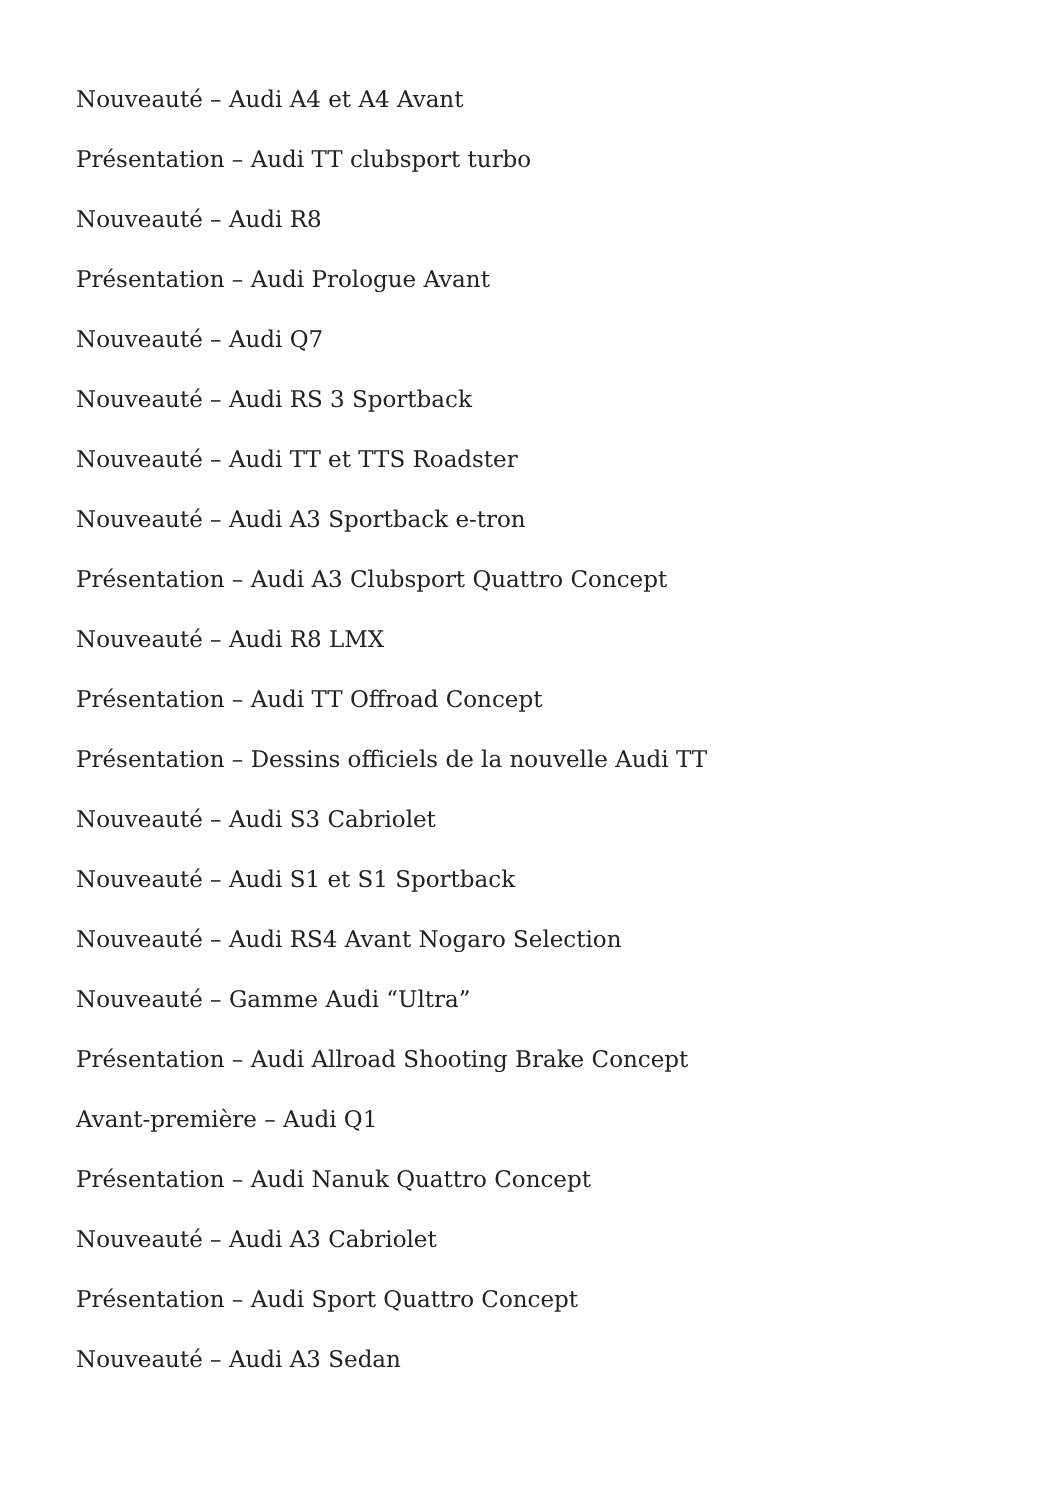Nouveauté – Audi A4 et A4 Avant
Présentation – Audi TT clubsport turbo
Nouveauté – Audi R8
Présentation – Audi Prologue Avant
Nouveauté – Audi Q7
Nouveauté – Audi RS 3 Sportback
Nouveauté – Audi TT et TTS Roadster
Nouveauté – Audi A3 Sportback e-tron
Présentation – Audi A3 Clubsport Quattro Concept
Nouveauté – Audi R8 LMX
Présentation – Audi TT Offroad Concept
Présentation – Dessins officiels de la nouvelle Audi TT
Nouveauté – Audi S3 Cabriolet
Nouveauté – Audi S1 et S1 Sportback
Nouveauté – Audi RS4 Avant Nogaro Selection
Nouveauté – Gamme Audi “Ultra”
Présentation – Audi Allroad Shooting Brake Concept
Avant-première – Audi Q1
Présentation – Audi Nanuk Quattro Concept
Nouveauté – Audi A3 Cabriolet
Présentation – Audi Sport Quattro Concept
Nouveauté – Audi A3 Sedan